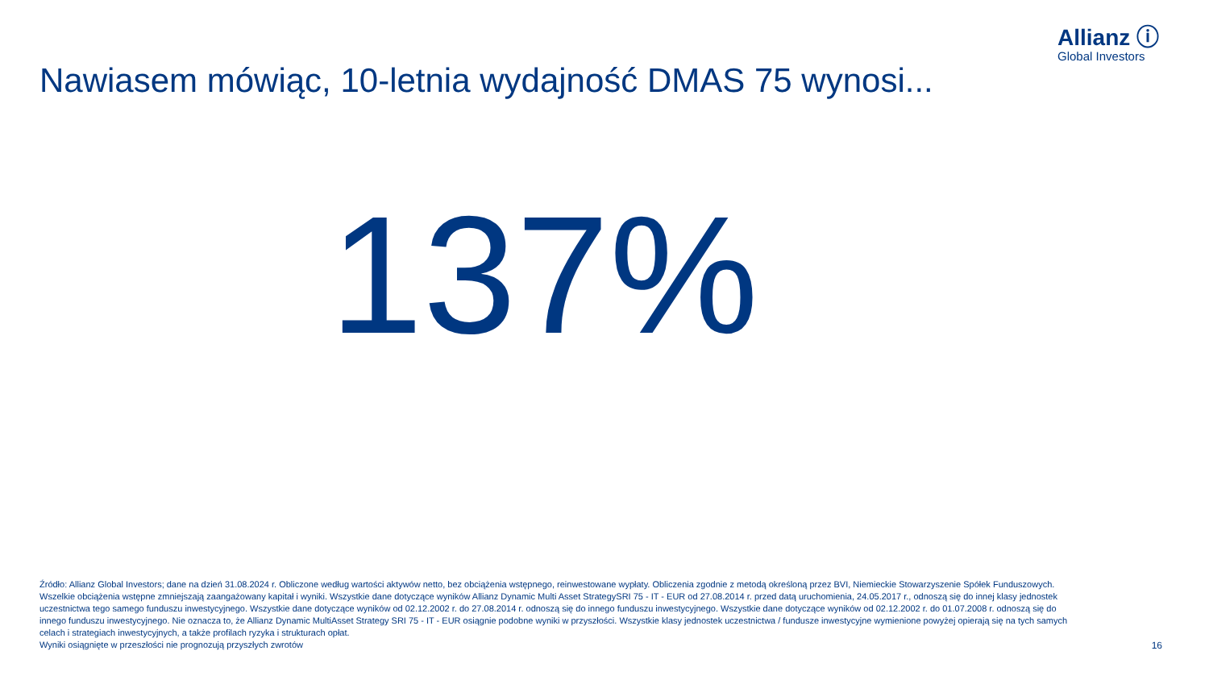Allianz ⓘ
Global Investors
Nawiasem mówiąc, 10-letnia wydajność DMAS 75 wynosi...
137%
Źródło: Allianz Global Investors; dane na dzień 31.08.2024 r. Obliczone według wartości aktywów netto, bez obciążenia wstępnego, reinwestowane wypłaty. Obliczenia zgodnie z metodą określoną przez BVI, Niemieckie Stowarzyszenie Spółek Funduszowych. Wszelkie obciążenia wstępne zmniejszają zaangażowany kapitał i wyniki. Wszystkie dane dotyczące wyników Allianz Dynamic Multi Asset StrategySRI 75 - IT - EUR od 27.08.2014 r. przed datą uruchomienia, 24.05.2017 r., odnoszą się do innej klasy jednostek uczestnictwa tego samego funduszu inwestycyjnego. Wszystkie dane dotyczące wyników od 02.12.2002 r. do 27.08.2014 r. odnoszą się do innego funduszu inwestycyjnego. Wszystkie dane dotyczące wyników od 02.12.2002 r. do 01.07.2008 r. odnoszą się do innego funduszu inwestycyjnego. Nie oznacza to, że Allianz Dynamic MultiAsset Strategy SRI 75 - IT - EUR osiągnie podobne wyniki w przyszłości. Wszystkie klasy jednostek uczestnictwa / fundusze inwestycyjne wymienione powyżej opierają się na tych samych celach i strategiach inwestycyjnych, a także profilach ryzyka i strukturach opłat.
Wyniki osiągnięte w przeszłości nie prognozują przyszłych zwrotów
16